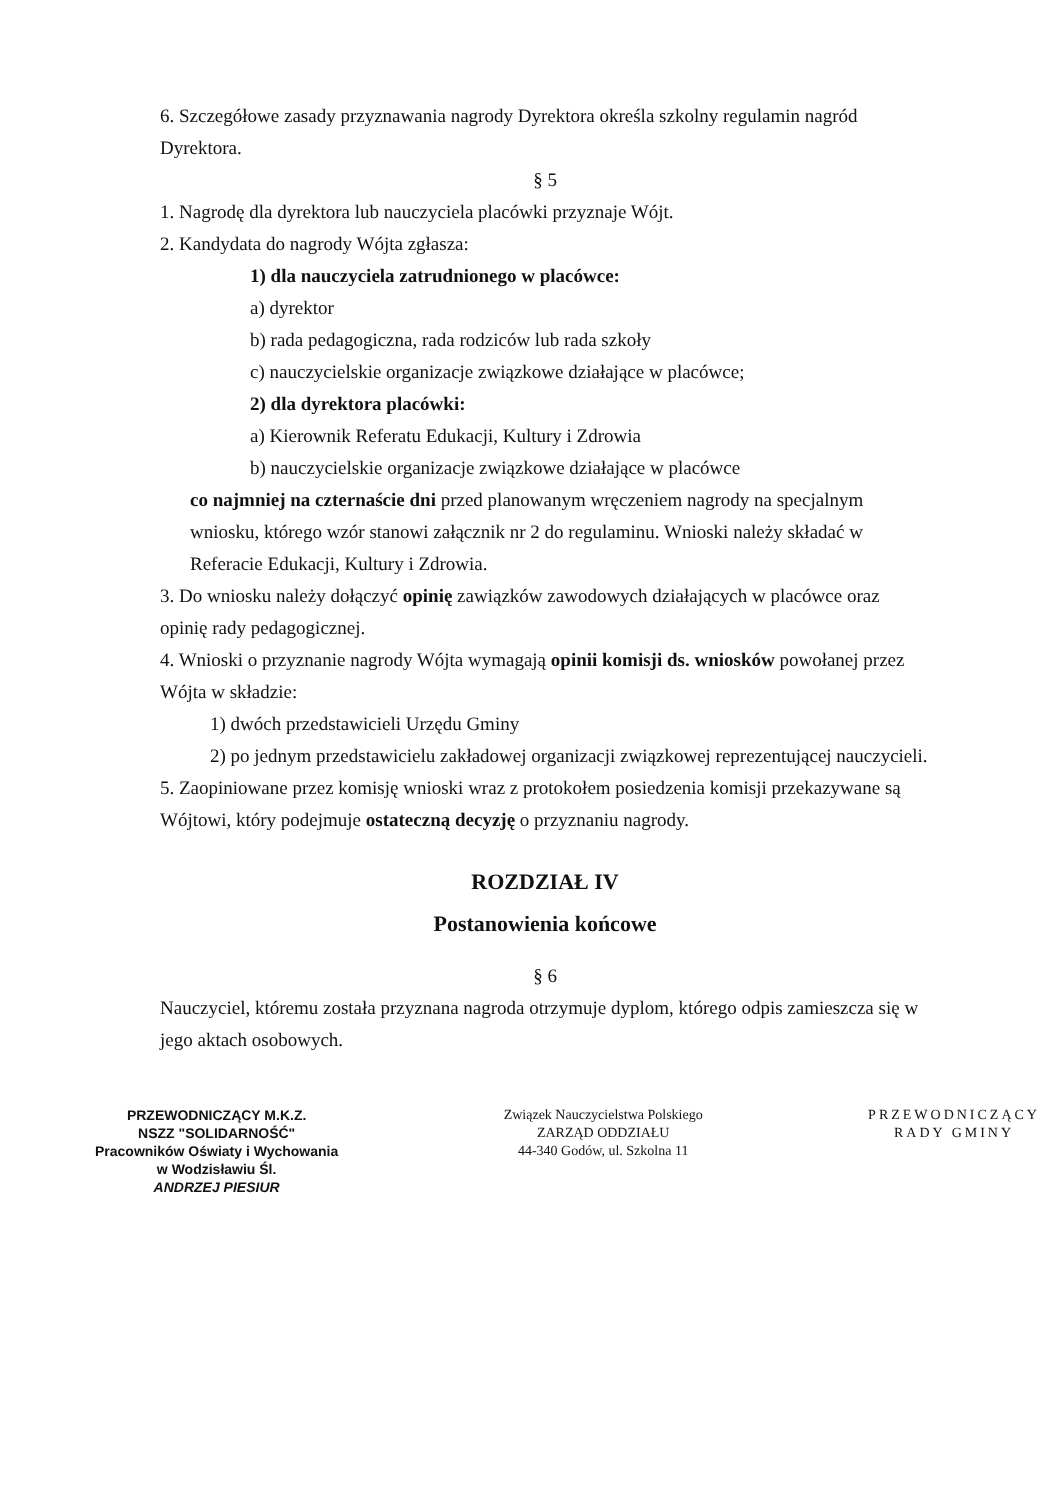6. Szczegółowe zasady przyznawania nagrody Dyrektora określa szkolny regulamin nagród Dyrektora.
§ 5
1. Nagrodę dla dyrektora lub nauczyciela placówki przyznaje Wójt.
2. Kandydata do nagrody Wójta zgłasza:
1) dla nauczyciela zatrudnionego w placówce:
a) dyrektor
b) rada pedagogiczna, rada rodziców lub rada szkoły
c) nauczycielskie organizacje związkowe działające w placówce;
2) dla dyrektora placówki:
a) Kierownik Referatu Edukacji, Kultury i Zdrowia
b) nauczycielskie organizacje związkowe działające w placówce
co najmniej na czternaście dni przed planowanym wręczeniem nagrody na specjalnym wniosku, którego wzór stanowi załącznik nr 2 do regulaminu. Wnioski należy składać w Referacie Edukacji, Kultury i Zdrowia.
3. Do wniosku należy dołączyć opinię zawiązków zawodowych działających w placówce oraz opinię rady pedagogicznej.
4. Wnioski o przyznanie nagrody Wójta wymagają opinii komisji ds. wniosków powołanej przez Wójta w składzie:
1) dwóch przedstawicieli Urzędu Gminy
2) po jednym przedstawicielu zakładowej organizacji związkowej reprezentującej nauczycieli.
5. Zaopiniowane przez komisję wnioski wraz z protokołem posiedzenia komisji przekazywane są Wójtowi, który podejmuje ostateczną decyzję o przyznaniu nagrody.
ROZDZIAŁ IV
Postanowienia końcowe
§ 6
Nauczyciel, któremu została przyznana nagroda otrzymuje dyplom, którego odpis zamieszcza się w jego aktach osobowych.
PRZEWODNICZĄCY M.K.Z.
NSZZ "SOLIDARNOŚĆ"
Pracowników Oświaty i Wychowania
w Wodzisławiu Śl.
ANDRZEJ PIESIUR
Związek Nauczycielstwa Polskiego
ZARZĄD ODDZIAŁU
44-340 Godów, ul. Szkolna 11
PRZEWODNICZĄCY
RADY GMINY